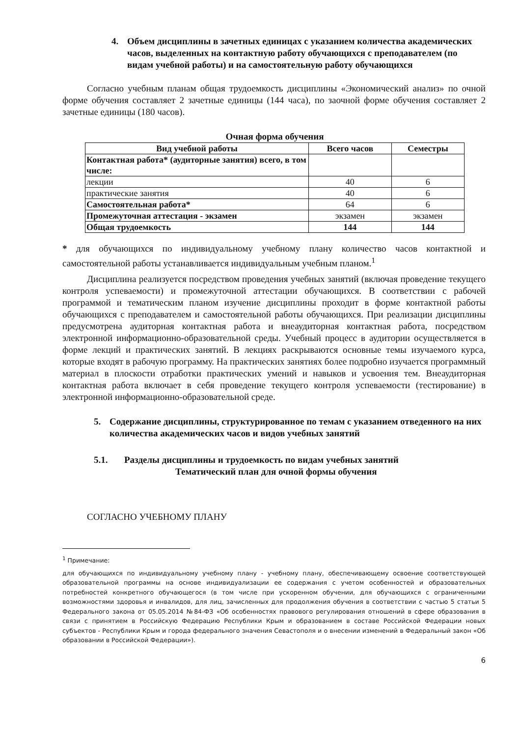4. Объем дисциплины в зачетных единицах с указанием количества академических часов, выделенных на контактную работу обучающихся с преподавателем (по видам учебной работы) и на самостоятельную работу обучающихся
Согласно учебным планам общая трудоемкость дисциплины «Экономический анализ» по очной форме обучения составляет 2 зачетные единицы (144 часа), по заочной форме обучения составляет 2 зачетные единицы (180 часов).
Очная форма обучения
| Вид учебной работы | Всего часов | Семестры |
| --- | --- | --- |
| Контактная работа* (аудиторные занятия) всего, в том числе: | | |
| лекции | 40 | 6 |
| практические занятия | 40 | 6 |
| Самостоятельная работа* | 64 | 6 |
| Промежуточная аттестация - экзамен | экзамен | экзамен |
| Общая трудоемкость | 144 | 144 |
* для обучающихся по индивидуальному учебному плану количество часов контактной и самостоятельной работы устанавливается индивидуальным учебным планом.<sup>1</sup>
Дисциплина реализуется посредством проведения учебных занятий (включая проведение текущего контроля успеваемости) и промежуточной аттестации обучающихся. В соответствии с рабочей программой и тематическим планом изучение дисциплины проходит в форме контактной работы обучающихся с преподавателем и самостоятельной работы обучающихся. При реализации дисциплины предусмотрена аудиторная контактная работа и внеаудиторная контактная работа, посредством электронной информационно-образовательной среды. Учебный процесс в аудитории осуществляется в форме лекций и практических занятий. В лекциях раскрываются основные темы изучаемого курса, которые входят в рабочую программу. На практических занятиях более подробно изучается программный материал в плоскости отработки практических умений и навыков и усвоения тем. Внеаудиторная контактная работа включает в себя проведение текущего контроля успеваемости (тестирование) в электронной информационно-образовательной среде.
5. Содержание дисциплины, структурированное по темам с указанием отведенного на них количества академических часов и видов учебных занятий
5.1. Разделы дисциплины и трудоемкость по видам учебных занятий
Тематический план для очной формы обучения
СОГЛАСНО УЧЕБНОМУ ПЛАНУ
<sup>1</sup> Примечание:
для обучающихся по индивидуальному учебному плану - учебному плану, обеспечивающему освоение соответствующей образовательной программы на основе индивидуализации ее содержания с учетом особенностей и образовательных потребностей конкретного обучающегося (в том числе при ускоренном обучении, для обучающихся с ограниченными возможностями здоровья и инвалидов, для лиц, зачисленных для продолжения обучения в соответствии с частью 5 статьи 5 Федерального закона от 05.05.2014 №84-ФЗ «Об особенностях правового регулирования отношений в сфере образования в связи с принятием в Российскую Федерацию Республики Крым и образованием в составе Российской Федерации новых субъектов - Республики Крым и города федерального значения Севастополя и о внесении изменений в Федеральный закон «Об образовании в Российской Федерации»).
6